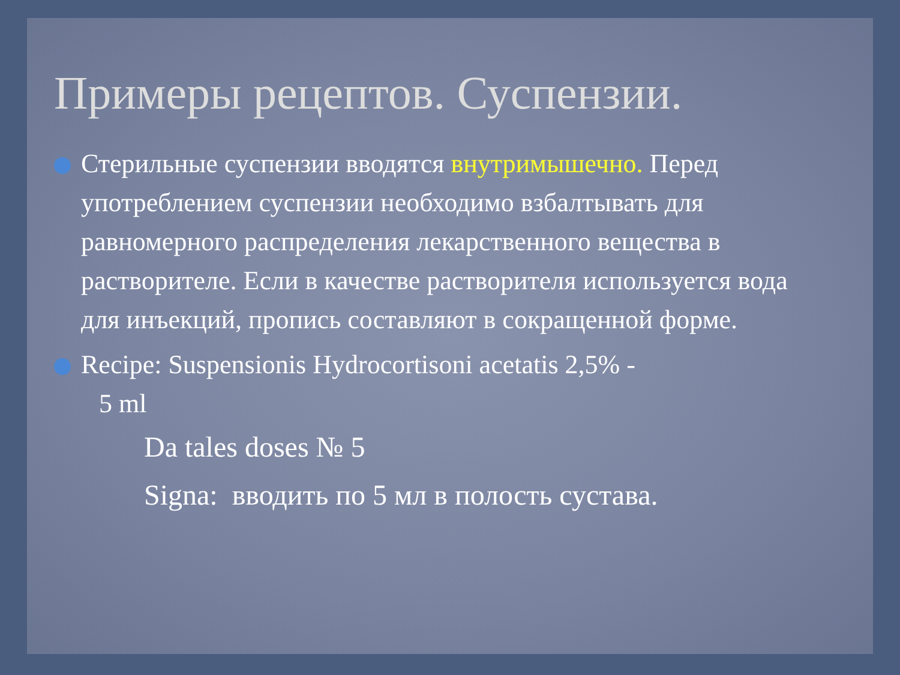Примеры рецептов. Суспензии.
Стерильные суспензии вводятся внутримышечно. Перед употреблением суспензии необходимо взбалтывать для равномерного распределения лекарственного вещества в растворителе. Если в качестве растворителя используется вода для инъекций, пропись составляют в сокращенной форме.
Recipe: Suspensionis Hydrocortisoni acetatis 2,5% -
5 ml
Da tales doses № 5
Signa: вводить по 5 мл в полость сустава.